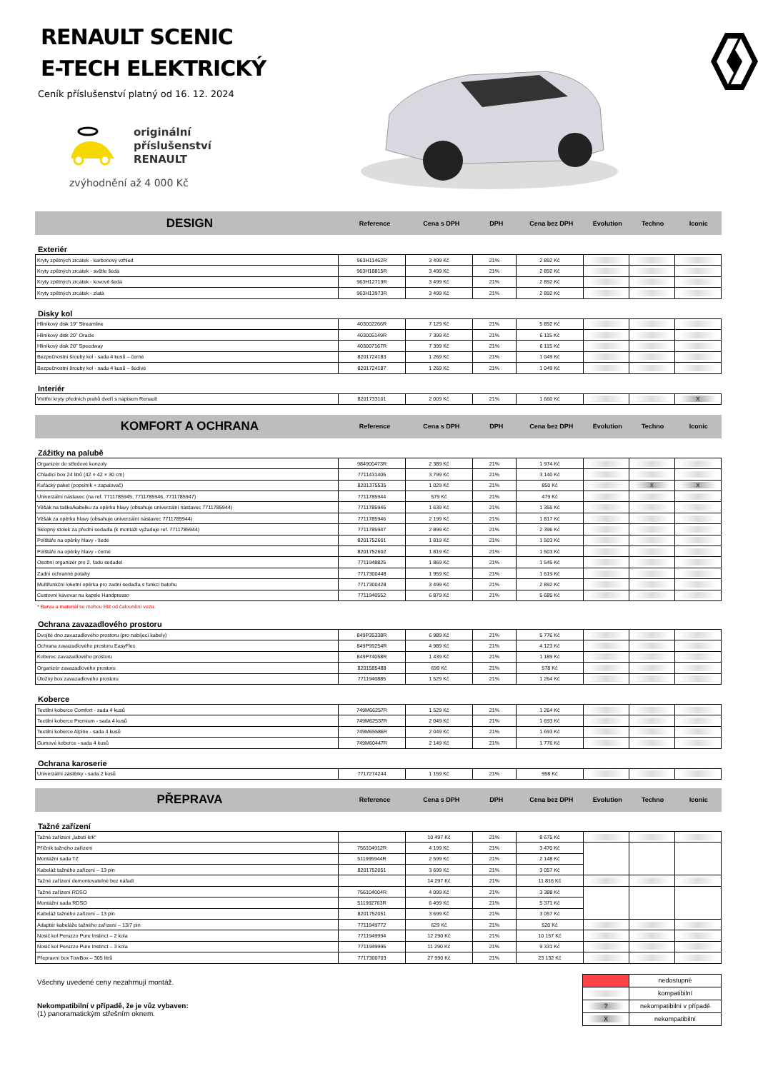RENAULT SCENIC
E-TECH ELEKTRICKÝ
Ceník příslušenství platný od 16. 12. 2024
originální
příslušenství
RENAULT
zvýhodnění až 4 000 Kč
DESIGN
Reference Cena s DPH DPH Cena bez DPH Evolution Techno Iconic
Exteriér
| Kryty zpětných zrcátek - karbonový vzhled | 963H11462R | 3 499 Kč | 21% | 2 892 Kč | | | |
| Kryty zpětných zrcátek - světle šedá | 963H18815R | 3 499 Kč | 21% | 2 892 Kč | | | |
| Kryty zpětných zrcátek - kovově šedá | 963H12719R | 3 499 Kč | 21% | 2 892 Kč | | | |
| Kryty zpětných zrcátek - zlatá | 963H13973R | 3 499 Kč | 21% | 2 892 Kč | | | |
Disky kol
| Hliníkový disk 19" Streamline | 403002266R | 7 129 Kč | 21% | 5 892 Kč | | | |
| Hliníkový disk 20" Oracle | 403005149R | 7 399 Kč | 21% | 6 115 Kč | | | |
| Hliníkový disk 20" Speedway | 403007167R | 7 399 Kč | 21% | 6 115 Kč | | | |
| Bezpečnostní šrouby kol - sada 4 kusů – černé | 8201724183 | 1 269 Kč | 21% | 1 049 Kč | | | |
| Bezpečnostní šrouby kol - sada 4 kusů – šedivé | 8201724187 | 1 269 Kč | 21% | 1 049 Kč | | | |
Interiér
| Vnitřní kryty předních prahů dveří s nápisem Renault | 8201733101 | 2 009 Kč | 21% | 1 660 Kč | | | X |
KOMFORT A OCHRANA
Reference Cena s DPH DPH Cena bez DPH Evolution Techno Iconic
Zážitky na palubě
| Organizér do středové konzoly | 984900473R | 2 389 Kč | 21% | 1 974 Kč | | | |
| Chladicí box 24 litrů (42 × 42 × 30 cm) | 7711431405 | 3 799 Kč | 21% | 3 140 Kč | | | |
| Kuřácký paket (popelník + zapalovač) | 8201375535 | 1 029 Kč | 21% | 850 Kč | | X | X |
| Univerzální nástavec (na ref. 7711785945, 7711785946, 7711785947) | 7711785944 | 579 Kč | 21% | 479 Kč | | | |
| Věšák na tašku/kabelku za opěrku hlavy (obsahuje univerzální nástavec 7711785944) | 7711785945 | 1 639 Kč | 21% | 1 355 Kč | | | |
| Věšák za opěrku hlavy (obsahuje univerzální nástavec 7711785944) | 7711785946 | 2 199 Kč | 21% | 1 817 Kč | | | |
| Sklopný stolek za přední sedadla (k montáži vyžaduje ref. 7711785944) | 7711785947 | 2 899 Kč | 21% | 2 396 Kč | | | |
| Polštáře na opěrky hlavy - šedé | 8201752601 | 1 819 Kč | 21% | 1 503 Kč | | | |
| Polštáře na opěrky hlavy - černé | 8201752602 | 1 819 Kč | 21% | 1 503 Kč | | | |
| Osobní organizér pro 2. řadu sedadel | 7711948825 | 1 869 Kč | 21% | 1 545 Kč | | | |
| Zadní ochranné potahy | 7717300448 | 1 959 Kč | 21% | 1 619 Kč | | | |
| Multifunkční loketní opěrka pro zadní sedadla s funkcí batohu | 7717300428 | 3 499 Kč | 21% | 2 892 Kč | | | |
| Cestovní kávovar na kapsle Handpresso | 7711940552 | 6 879 Kč | 21% | 5 685 Kč | | | |
* Barva a materiál se mohou lišit od čalounění vozu.
Ochrana zavazadlového prostoru
| Dvojité dno zavazadlového prostoru (pro nabíjecí kabely) | 849P35338R | 6 989 Kč | 21% | 5 776 Kč | | | |
| Ochrana zavazadlového prostoru EasyFlex | 849P99254R | 4 989 Kč | 21% | 4 123 Kč | | | |
| Koberec zavazadlového prostoru | 849P74058R | 1 439 Kč | 21% | 1 189 Kč | | | |
| Organizér zavazadlového prostoru | 8201585488 | 699 Kč | 21% | 578 Kč | | | |
| Úložný box zavazadlového prostoru | 7711940885 | 1 529 Kč | 21% | 1 264 Kč | | | |
Koberce
| Textilní koberce Comfort - sada 4 kusů | 749M66257R | 1 529 Kč | 21% | 1 264 Kč | | | |
| Textilní koberce Premium - sada 4 kusů | 749M62537R | 2 049 Kč | 21% | 1 693 Kč | | | |
| Textilní koberce Alpine - sada 4 kusů | 749M65586R | 2 049 Kč | 21% | 1 693 Kč | | | |
| Gumové koberce - sada 4 kusů | 749M60447R | 2 149 Kč | 21% | 1 776 Kč | | | |
Ochrana karoserie
| Univerzální zástěrky - sada 2 kusů | 7717274244 | 1 159 Kč | 21% | 958 Kč | | | |
PŘEPRAVA
Reference Cena s DPH DPH Cena bez DPH Evolution Techno Iconic
Tažné zařízení
| Tažné zařízení „labutí krk“ | | 10 497 Kč | 21% | 8 675 Kč | | | |
| Příčník tažného zařízení | 756104912R | 4 199 Kč | 21% | 3 470 Kč | | | |
| Montážní sada TZ | 511995944R | 2 599 Kč | 21% | 2 148 Kč | | | |
| Kabeláž tažného zařízení – 13 pin | 8201752051 | 3 699 Kč | 21% | 3 057 Kč | | | |
| Tažné zařízení demontovatelné bez nářadí | | 14 297 Kč | 21% | 11 816 Kč | | | |
| Tažné zařízení RDSO | 756104004R | 4 099 Kč | 21% | 3 388 Kč | | | |
| Montážní sada RDSO | 511992763R | 6 499 Kč | 21% | 5 371 Kč | | | |
| Kabeláž tažného zařízení – 13 pin | 8201752051 | 3 699 Kč | 21% | 3 057 Kč | | | |
| Adaptér kabeláže tažného zařízení – 13/7 pin | 7711949772 | 629 Kč | 21% | 520 Kč | | | |
| Nosič kol Peruzzo Pure Instinct – 2 kola | 7711949994 | 12 290 Kč | 21% | 10 157 Kč | | | |
| Nosič kol Peruzzo Pure Instinct – 3 kola | 7711949995 | 11 290 Kč | 21% | 9 331 Kč | | | |
| Přepravní box TowBox – 305 litrů | 7717300703 | 27 990 Kč | 21% | 23 132 Kč | | | |
Všechny uvedené ceny nezahrnují montáž.
Nekompatibilní v případě, že je vůz vybaven:
(1) panoramatickým střešním oknem.
| | nedostupné |
| | kompatibilní |
| ? | nekompatibilní v případě |
| X | nekompatibilní |